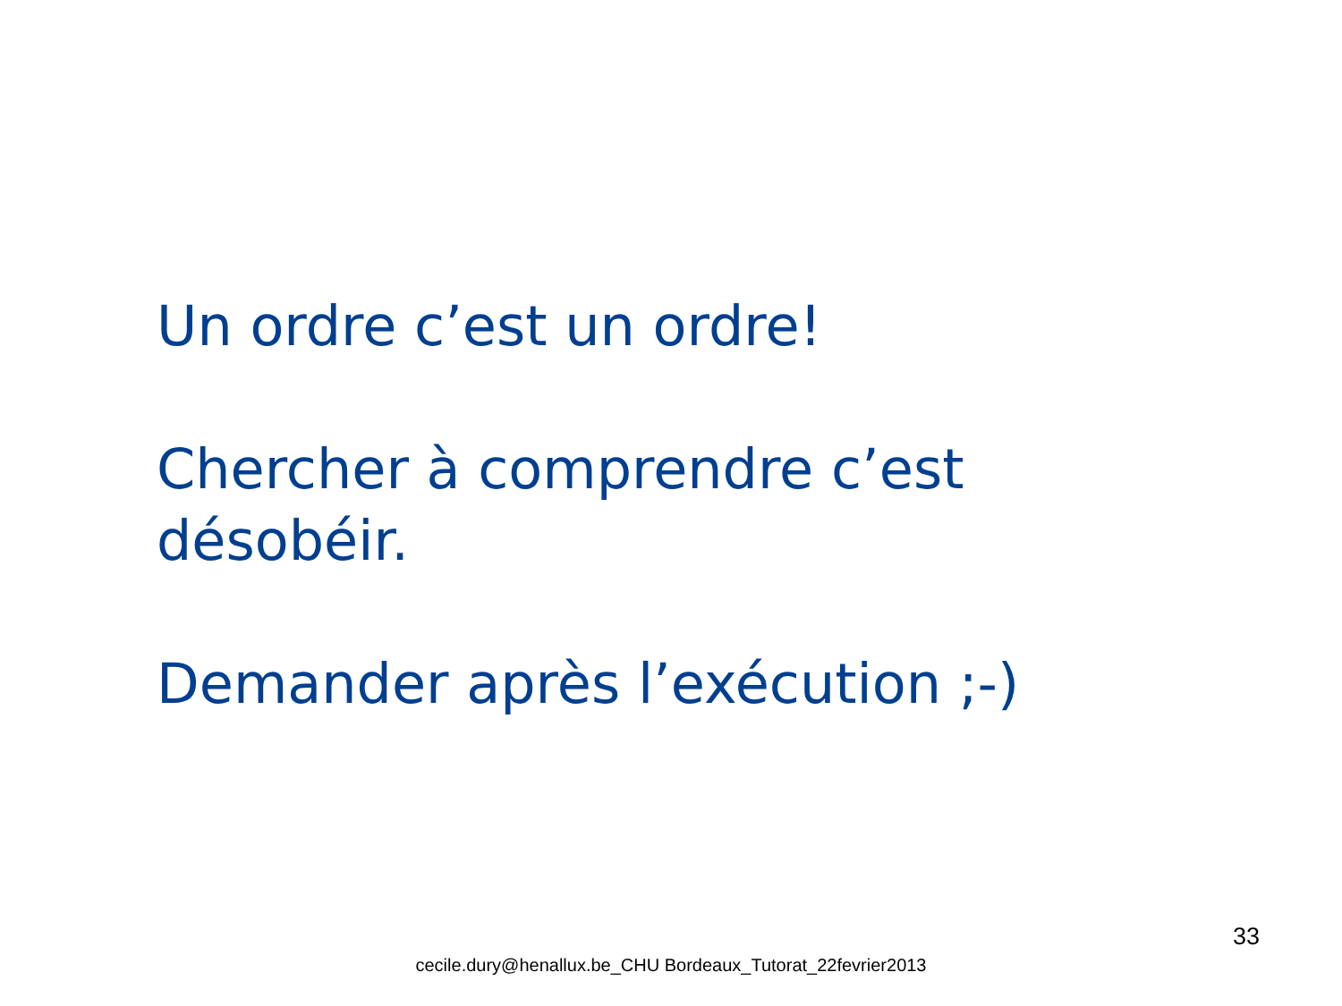Un ordre c’est un ordre!
Chercher à comprendre c’est désobéir.
Demander après l’exécution ;-)
33
cecile.dury@henallux.be_CHU Bordeaux_Tutorat_22fevrier2013